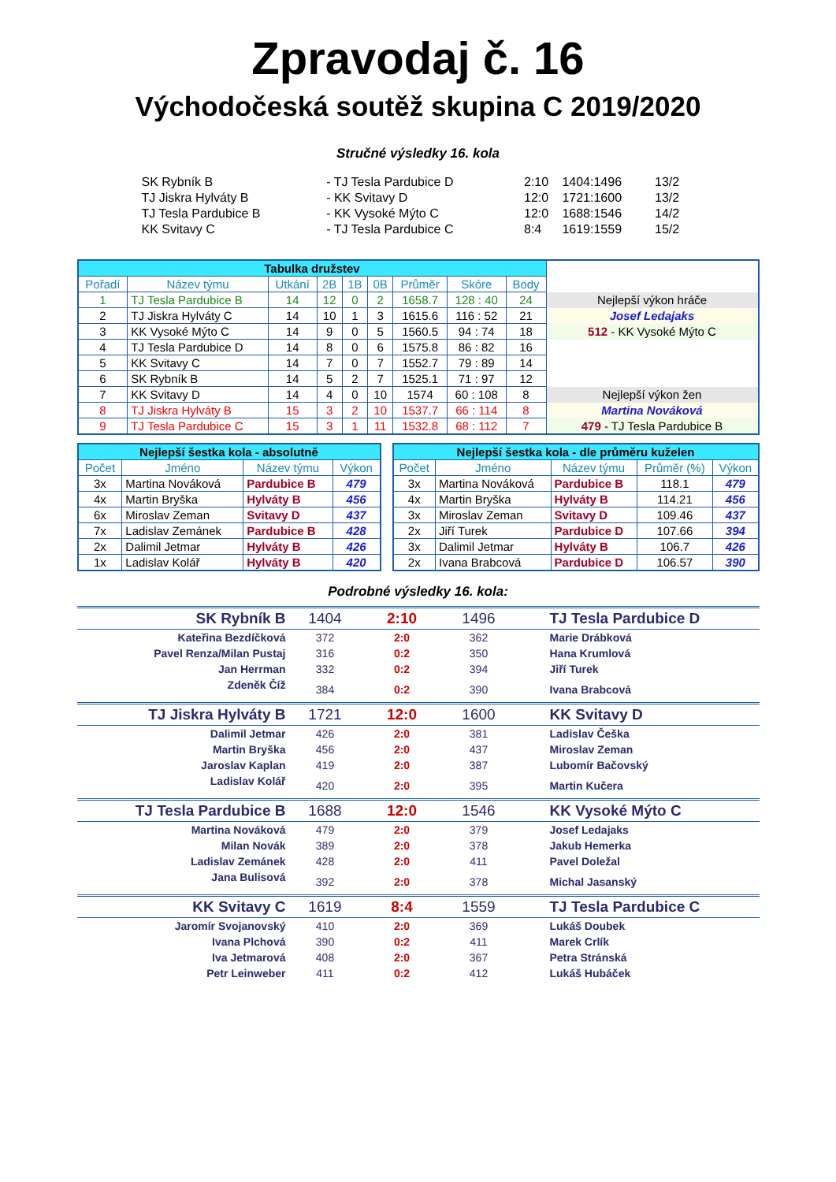Zpravodaj č. 16
Východočeská soutěž skupina C 2019/2020
Stručné výsledky 16. kola
| SK Rybník B | - TJ Tesla Pardubice D | 2:10 | 1404:1496 | 13/2 |
| TJ Jiskra Hylváty B | - KK Svitavy D | 12:0 | 1721:1600 | 13/2 |
| TJ Tesla Pardubice B | - KK Vysoké Mýto C | 12:0 | 1688:1546 | 14/2 |
| KK Svitavy C | - TJ Tesla Pardubice C | 8:4 | 1619:1559 | 15/2 |
| Tabulka družstev | | | | | | | | | |
| Pořadí | Název týmu | Utkání | 2B | 1B | 0B | Průměr | Skóre | Body | |
| 1 | TJ Tesla Pardubice B | 14 | 12 | 0 | 2 | 1658.7 | 128 : 40 | 24 | Nejlepší výkon hráče |
| 2 | TJ Jiskra Hylváty C | 14 | 10 | 1 | 3 | 1615.6 | 116 : 52 | 21 | Josef Ledajaks |
| 3 | KK Vysoké Mýto C | 14 | 9 | 0 | 5 | 1560.5 | 94 : 74 | 18 | 512 - KK Vysoké Mýto C |
| 4 | TJ Tesla Pardubice D | 14 | 8 | 0 | 6 | 1575.8 | 86 : 82 | 16 | |
| 5 | KK Svitavy C | 14 | 7 | 0 | 7 | 1552.7 | 79 : 89 | 14 | |
| 6 | SK Rybník B | 14 | 5 | 2 | 7 | 1525.1 | 71 : 97 | 12 | |
| 7 | KK Svitavy D | 14 | 4 | 0 | 10 | 1574 | 60 : 108 | 8 | Nejlepší výkon žen |
| 8 | TJ Jiskra Hylváty B | 15 | 3 | 2 | 10 | 1537.7 | 66 : 114 | 8 | Martina Nováková |
| 9 | TJ Tesla Pardubice C | 15 | 3 | 1 | 11 | 1532.8 | 68 : 112 | 7 | 479 - TJ Tesla Pardubice B |
| Nejlepší šestka kola - absolutně | | | |
| --- | --- | --- | --- |
| Počet | Jméno | Název týmu | Výkon |
| 3x | Martina Nováková | Pardubice B | 479 |
| 4x | Martin Bryška | Hylváty B | 456 |
| 6x | Miroslav Zeman | Svitavy D | 437 |
| 7x | Ladislav Zemánek | Pardubice B | 428 |
| 2x | Dalimil Jetmar | Hylváty B | 426 |
| 1x | Ladislav Kolář | Hylváty B | 420 |
| Nejlepší šestka kola - dle průměru kuželen | | | | |
| --- | --- | --- | --- | --- |
| Počet | Jméno | Název týmu | Průměr (%) | Výkon |
| 3x | Martina Nováková | Pardubice B | 118.1 | 479 |
| 4x | Martin Bryška | Hylváty B | 114.21 | 456 |
| 3x | Miroslav Zeman | Svitavy D | 109.46 | 437 |
| 2x | Jiří Turek | Pardubice D | 107.66 | 394 |
| 3x | Dalimil Jetmar | Hylváty B | 106.7 | 426 |
| 2x | Ivana Brabcová | Pardubice D | 106.57 | 390 |
Podrobné výsledky 16. kola:
| SK Rybník B | 1404 | 2:10 | 1496 | TJ Tesla Pardubice D |
| Kateřina Bezdíčková | 372 | 2:0 | 362 | Marie Drábková |
| Pavel Renza/Milan Pustaj | 316 | 0:2 | 350 | Hana Krumlová |
| Jan Herrman | 332 | 0:2 | 394 | Jiří Turek |
| Zdeněk Číž | 384 | 0:2 | 390 | Ivana Brabcová |
| TJ Jiskra Hylváty B | 1721 | 12:0 | 1600 | KK Svitavy D |
| Dalimil Jetmar | 426 | 2:0 | 381 | Ladislav Češka |
| Martin Bryška | 456 | 2:0 | 437 | Miroslav Zeman |
| Jaroslav Kaplan | 419 | 2:0 | 387 | Lubomír Bačovský |
| Ladislav Kolář | 420 | 2:0 | 395 | Martin Kučera |
| TJ Tesla Pardubice B | 1688 | 12:0 | 1546 | KK Vysoké Mýto C |
| Martina Nováková | 479 | 2:0 | 379 | Josef Ledajaks |
| Milan Novák | 389 | 2:0 | 378 | Jakub Hemerka |
| Ladislav Zemánek | 428 | 2:0 | 411 | Pavel Doležal |
| Jana Bulisová | 392 | 2:0 | 378 | Michal Jasanský |
| KK Svitavy C | 1619 | 8:4 | 1559 | TJ Tesla Pardubice C |
| Jaromír Svojanovský | 410 | 2:0 | 369 | Lukáš Doubek |
| Ivana Plchová | 390 | 0:2 | 411 | Marek Crlík |
| Iva Jetmarová | 408 | 2:0 | 367 | Petra Stránská |
| Petr Leinweber | 411 | 0:2 | 412 | Lukáš Hubáček |